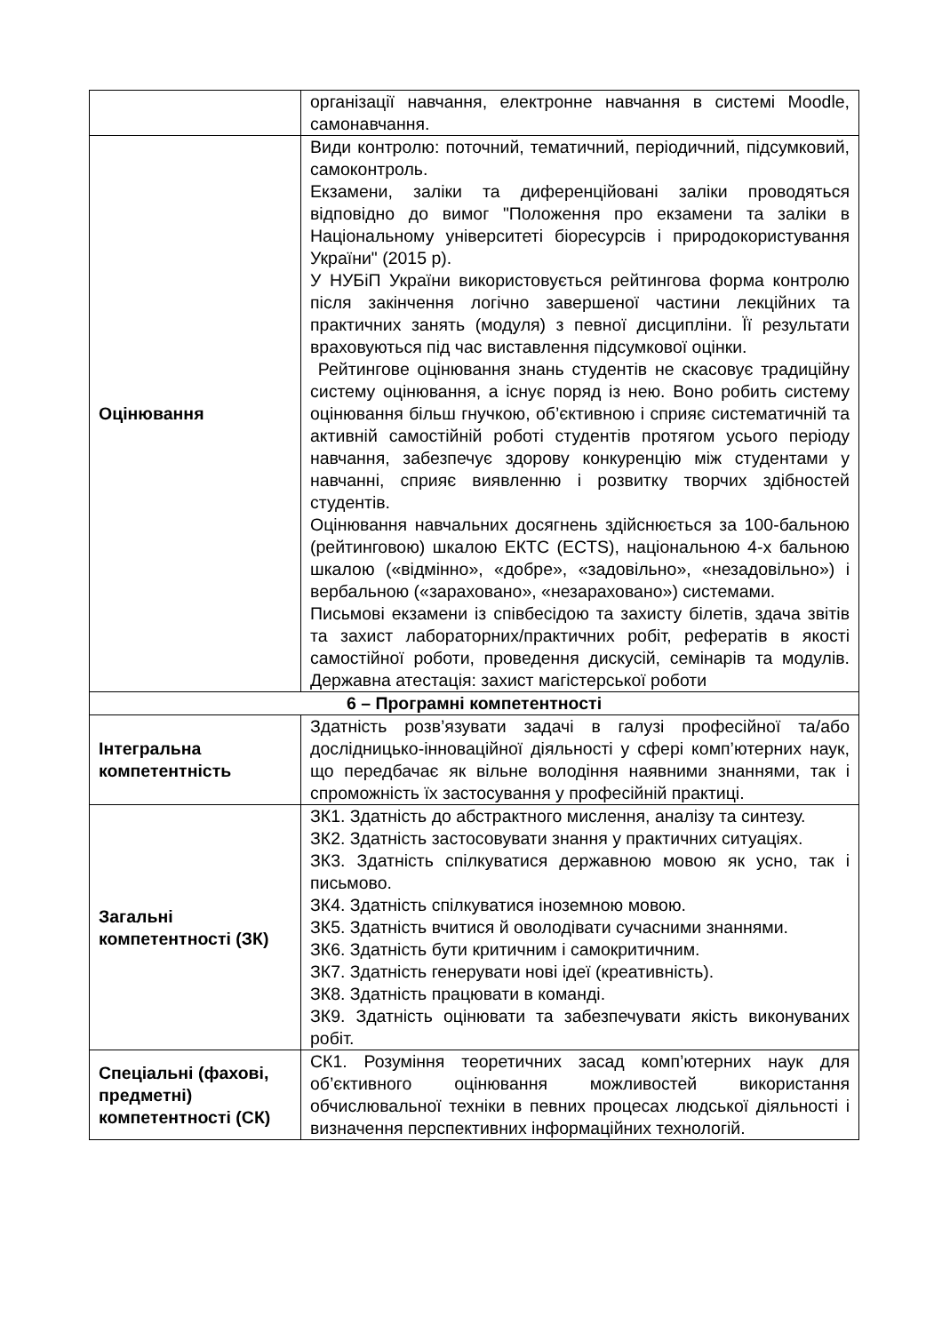| | організації навчання, електронне навчання в системі Moodle, самонавчання. |
| Оцінювання | Види контролю: поточний, тематичний, періодичний, підсумковий, самоконтроль. Екзамени, заліки та диференційовані заліки проводяться відповідно до вимог "Положення про екзамени та заліки в Національному університеті біоресурсів і природокористування України" (2015 р). У НУБіП України використовується рейтингова форма контролю після закінчення логічно завершеної частини лекційних та практичних занять (модуля) з певної дисципліни. Її результати враховуються під час виставлення підсумкової оцінки. Рейтингове оцінювання знань студентів не скасовує традиційну систему оцінювання, а існує поряд із нею. Воно робить систему оцінювання більш гнучкою, об’єктивною і сприяє систематичній та активній самостійній роботі студентів протягом усього періоду навчання, забезпечує здорову конкуренцію між студентами у навчанні, сприяє виявленню і розвитку творчих здібностей студентів. Оцінювання навчальних досягнень здійснюється за 100-бальною (рейтинговою) шкалою ЕКТС (ECTS), національною 4-х бальною шкалою («відмінно», «добре», «задовільно», «незадовільно») і вербальною («зараховано», «незараховано») системами. Письмові екзамени із співбесідою та захисту білетів, здача звітів та захист лабораторних/практичних робіт, рефератів в якості самостійної роботи, проведення дискусій, семінарів та модулів. Державна атестація: захист магістерської роботи |
| 6 – Програмні компетентності | |
| Інтегральна компетентність | Здатність розв’язувати задачі в галузі професійної та/або дослідницько-інноваційної діяльності у сфері комп’ютерних наук, що передбачає як вільне володіння наявними знаннями, так і спроможність їх застосування у професійній практиці. |
| Загальні компетентності (ЗК) | ЗК1. Здатність до абстрактного мислення, аналізу та синтезу. ЗК2. Здатність застосовувати знання у практичних ситуаціях. ЗК3. Здатність спілкуватися державною мовою як усно, так і письмово. ЗК4. Здатність спілкуватися іноземною мовою. ЗК5. Здатність вчитися й оволодівати сучасними знаннями. ЗК6. Здатність бути критичним і самокритичним. ЗК7. Здатність генерувати нові ідеї (креативність). ЗК8. Здатність працювати в команді. ЗК9. Здатність оцінювати та забезпечувати якість виконуваних робіт. |
| Спеціальні (фахові, предметні) компетентності (СК) | СК1. Розуміння теоретичних засад комп’ютерних наук для об’єктивного оцінювання можливостей використання обчислювальної техніки в певних процесах людської діяльності і визначення перспективних інформаційних технологій. |